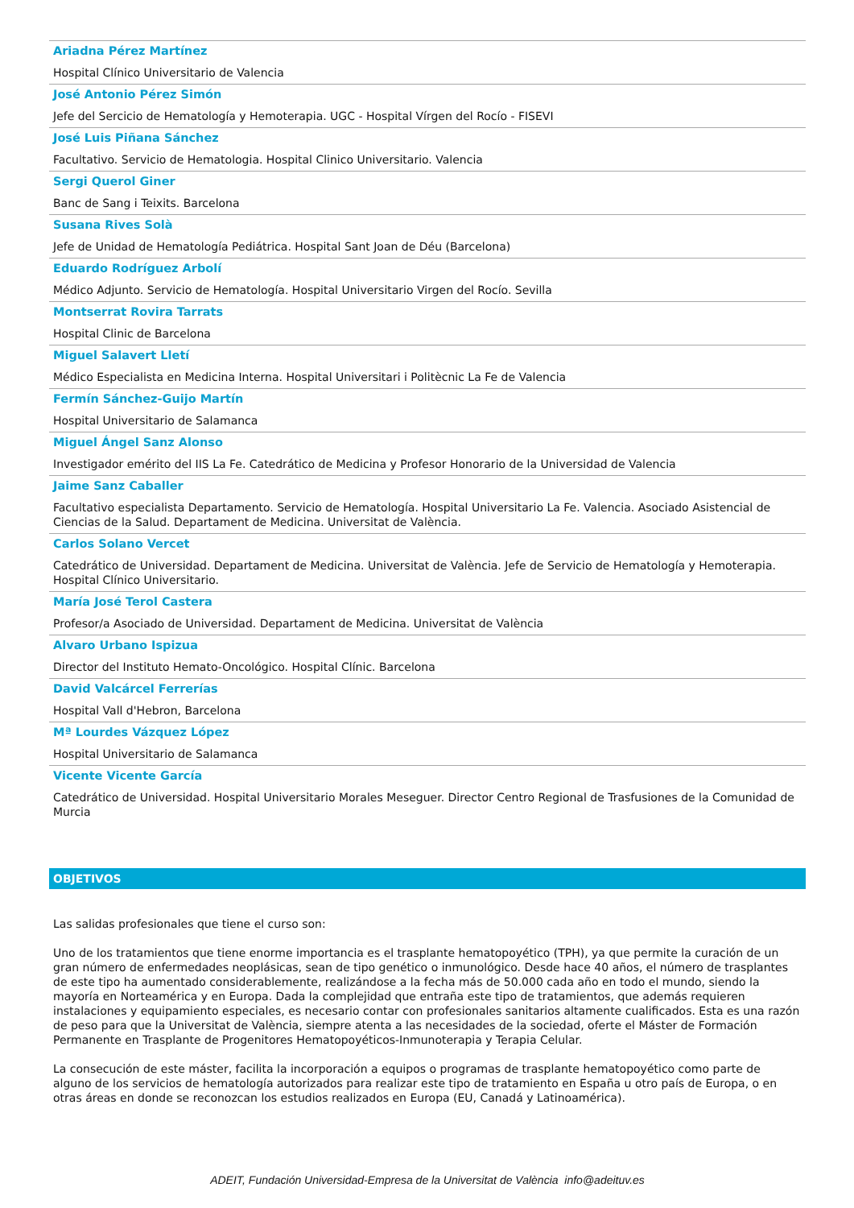Ariadna Pérez Martínez
Hospital Clínico Universitario de Valencia
José Antonio Pérez Simón
Jefe del Sercicio de Hematología y Hemoterapia. UGC - Hospital Vírgen del Rocío - FISEVI
José Luis Piñana Sánchez
Facultativo. Servicio de Hematologia. Hospital Clinico Universitario. Valencia
Sergi Querol Giner
Banc de Sang i Teixits. Barcelona
Susana Rives Solà
Jefe de Unidad de Hematología Pediátrica. Hospital Sant Joan de Déu (Barcelona)
Eduardo Rodríguez Arbolí
Médico Adjunto. Servicio de Hematología. Hospital Universitario Virgen del Rocío. Sevilla
Montserrat Rovira Tarrats
Hospital Clinic de Barcelona
Miguel Salavert Lletí
Médico Especialista en Medicina Interna. Hospital Universitari i Politècnic La Fe de Valencia
Fermín Sánchez-Guijo Martín
Hospital Universitario de Salamanca
Miguel Ángel Sanz Alonso
Investigador emérito del IIS La Fe. Catedrático de Medicina y Profesor Honorario de la Universidad de Valencia
Jaime Sanz Caballer
Facultativo especialista Departamento. Servicio de Hematología. Hospital Universitario La Fe. Valencia. Asociado Asistencial de Ciencias de la Salud. Departament de Medicina. Universitat de València.
Carlos Solano Vercet
Catedrático de Universidad. Departament de Medicina. Universitat de València. Jefe de Servicio de Hematología y Hemoterapia. Hospital Clínico Universitario.
María José Terol Castera
Profesor/a Asociado de Universidad. Departament de Medicina. Universitat de València
Alvaro Urbano Ispizua
Director del Instituto Hemato-Oncológico. Hospital Clínic. Barcelona
David Valcárcel Ferrerías
Hospital Vall d'Hebron, Barcelona
Mª Lourdes Vázquez López
Hospital Universitario de Salamanca
Vicente Vicente García
Catedrático de Universidad. Hospital Universitario Morales Meseguer. Director Centro Regional de Trasfusiones de la Comunidad de Murcia
OBJETIVOS
Las salidas profesionales que tiene el curso son:
Uno de los tratamientos que tiene enorme importancia es el trasplante hematopoyético (TPH), ya que permite la curación de un gran número de enfermedades neoplásicas, sean de tipo genético o inmunológico. Desde hace 40 años, el número de trasplantes de este tipo ha aumentado considerablemente, realizándose a la fecha más de 50.000 cada año en todo el mundo, siendo la mayoría en Norteamérica y en Europa. Dada la complejidad que entraña este tipo de tratamientos, que además requieren instalaciones y equipamiento especiales, es necesario contar con profesionales sanitarios altamente cualificados. Esta es una razón de peso para que la Universitat de València, siempre atenta a las necesidades de la sociedad, oferte el Máster de Formación Permanente en Trasplante de Progenitores Hematopoyéticos-Inmunoterapia y Terapia Celular.
La consecución de este máster, facilita la incorporación a equipos o programas de trasplante hematopoyético como parte de alguno de los servicios de hematología autorizados para realizar este tipo de tratamiento en España u otro país de Europa, o en otras áreas en donde se reconozcan los estudios realizados en Europa (EU, Canadá y Latinoamérica).
ADEIT, Fundación Universidad-Empresa de la Universitat de València info@adeituv.es